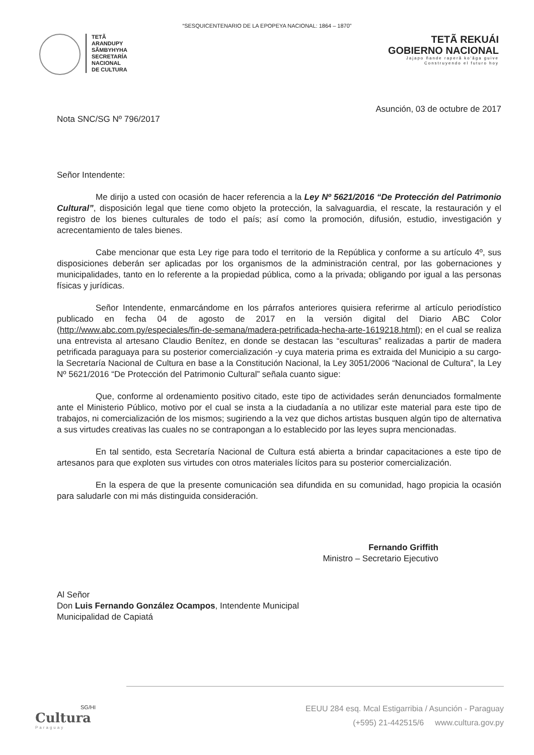“SESQUICENTENARIO DE LA EPOPEYA NACIONAL: 1864 – 1870”
TETÃ
ARANDUPY
SÃMBYHYHA
SECRETARÍA
NACIONAL
DE CULTURA
TETÃ REKUÁI
GOBIERNO NACIONAL
Jajapo ñande raperã ko'ãga guive
Construyendo el futuro hoy
Asunción, 03 de octubre de 2017
Nota SNC/SG Nº 796/2017
Señor Intendente:
Me dirijo a usted con ocasión de hacer referencia a la Ley Nº 5621/2016 “De Protección del Patrimonio Cultural”, disposición legal que tiene como objeto la protección, la salvaguardia, el rescate, la restauración y el registro de los bienes culturales de todo el país; así como la promoción, difusión, estudio, investigación y acrecentamiento de tales bienes.
Cabe mencionar que esta Ley rige para todo el territorio de la República y conforme a su artículo 4º, sus disposiciones deberán ser aplicadas por los organismos de la administración central, por las gobernaciones y municipalidades, tanto en lo referente a la propiedad pública, como a la privada; obligando por igual a las personas físicas y jurídicas.
Señor Intendente, enmarcándome en los párrafos anteriores quisiera referirme al artículo periodístico publicado en fecha 04 de agosto de 2017 en la versión digital del Diario ABC Color (http://www.abc.com.py/especiales/fin-de-semana/madera-petrificada-hecha-arte-1619218.html); en el cual se realiza una entrevista al artesano Claudio Benítez, en donde se destacan las “esculturas” realizadas a partir de madera petrificada paraguaya para su posterior comercialización -y cuya materia prima es extraida del Municipio a su cargo- la Secretaría Nacional de Cultura en base a la Constitución Nacional, la Ley 3051/2006 “Nacional de Cultura”, la Ley Nº 5621/2016 “De Protección del Patrimonio Cultural” señala cuanto sigue:
Que, conforme al ordenamiento positivo citado, este tipo de actividades serán denunciados formalmente ante el Ministerio Público, motivo por el cual se insta a la ciudadanía a no utilizar este material para este tipo de trabajos, ni comercialización de los mismos; sugiriendo a la vez que dichos artistas busquen algún tipo de alternativa a sus virtudes creativas las cuales no se contrapongan a lo establecido por las leyes supra mencionadas.
En tal sentido, esta Secretaría Nacional de Cultura está abierta a brindar capacitaciones a este tipo de artesanos para que exploten sus virtudes con otros materiales lícitos para su posterior comercialización.
En la espera de que la presente comunicación sea difundida en su comunidad, hago propicia la ocasión para saludarle con mi más distinguida consideración.
Fernando Griffith
Ministro – Secretario Ejecutivo
Al Señor
Don Luis Fernando González Ocampos, Intendente Municipal
Municipalidad de Capiatá
SG/HI
Cultura
Paraguay
EEUU 284 esq. Mcal Estigarribia / Asunción - Paraguay
(+595) 21-442515/6 www.cultura.gov.py